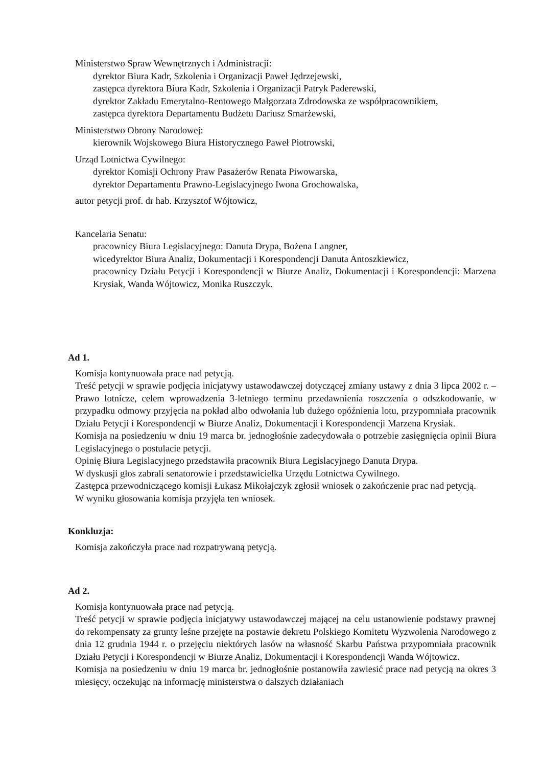Ministerstwo Spraw Wewnętrznych i Administracji:
dyrektor Biura Kadr, Szkolenia i Organizacji Paweł Jędrzejewski,
zastępca dyrektora Biura Kadr, Szkolenia i Organizacji Patryk Paderewski,
dyrektor Zakładu Emerytalno-Rentowego Małgorzata Zdrodowska ze współpracownikiem,
zastępca dyrektora Departamentu Budżetu Dariusz Smarżewski,
Ministerstwo Obrony Narodowej:
kierownik Wojskowego Biura Historycznego Paweł Piotrowski,
Urząd Lotnictwa Cywilnego:
dyrektor Komisji Ochrony Praw Pasażerów Renata Piwowarska,
dyrektor Departamentu Prawno-Legislacyjnego Iwona Grochowalska,
autor petycji prof. dr hab. Krzysztof Wójtowicz,
Kancelaria Senatu:
pracownicy Biura Legislacyjnego: Danuta Drypa, Bożena Langner,
wicedyrektor Biura Analiz, Dokumentacji i Korespondencji Danuta Antoszkiewicz,
pracownicy Działu Petycji i Korespondencji w Biurze Analiz, Dokumentacji i Korespondencji: Marzena Krysiak, Wanda Wójtowicz, Monika Ruszczyk.
Ad 1.
Komisja kontynuowała prace nad petycją.
Treść petycji w sprawie podjęcia inicjatywy ustawodawczej dotyczącej zmiany ustawy z dnia 3 lipca 2002 r. – Prawo lotnicze, celem wprowadzenia 3-letniego terminu przedawnienia roszczenia o odszkodowanie, w przypadku odmowy przyjęcia na pokład albo odwołania lub dużego opóźnienia lotu, przypomniała pracownik Działu Petycji i Korespondencji w Biurze Analiz, Dokumentacji i Korespondencji Marzena Krysiak.
Komisja na posiedzeniu w dniu 19 marca br. jednogłośnie zadecydowała o potrzebie zasięgnięcia opinii Biura Legislacyjnego o postulacie petycji.
Opinię Biura Legislacyjnego przedstawiła pracownik Biura Legislacyjnego Danuta Drypa.
W dyskusji głos zabrali senatorowie i przedstawicielka Urzędu Lotnictwa Cywilnego.
Zastępca przewodniczącego komisji Łukasz Mikołajczyk zgłosił wniosek o zakończenie prac nad petycją.
W wyniku głosowania komisja przyjęła ten wniosek.
Konkluzja:
Komisja zakończyła prace nad rozpatrywaną petycją.
Ad 2.
Komisja kontynuowała prace nad petycją.
Treść petycji w sprawie podjęcia inicjatywy ustawodawczej mającej na celu ustanowienie podstawy prawnej do rekompensaty za grunty leśne przejęte na postawie dekretu Polskiego Komitetu Wyzwolenia Narodowego z dnia 12 grudnia 1944 r. o przejęciu niektórych lasów na własność Skarbu Państwa przypomniała pracownik Działu Petycji i Korespondencji w Biurze Analiz, Dokumentacji i Korespondencji Wanda Wójtowicz.
Komisja na posiedzeniu w dniu 19 marca br. jednogłośnie postanowiła zawiesić prace nad petycją na okres 3 miesięcy, oczekując na informację ministerstwa o dalszych działaniach